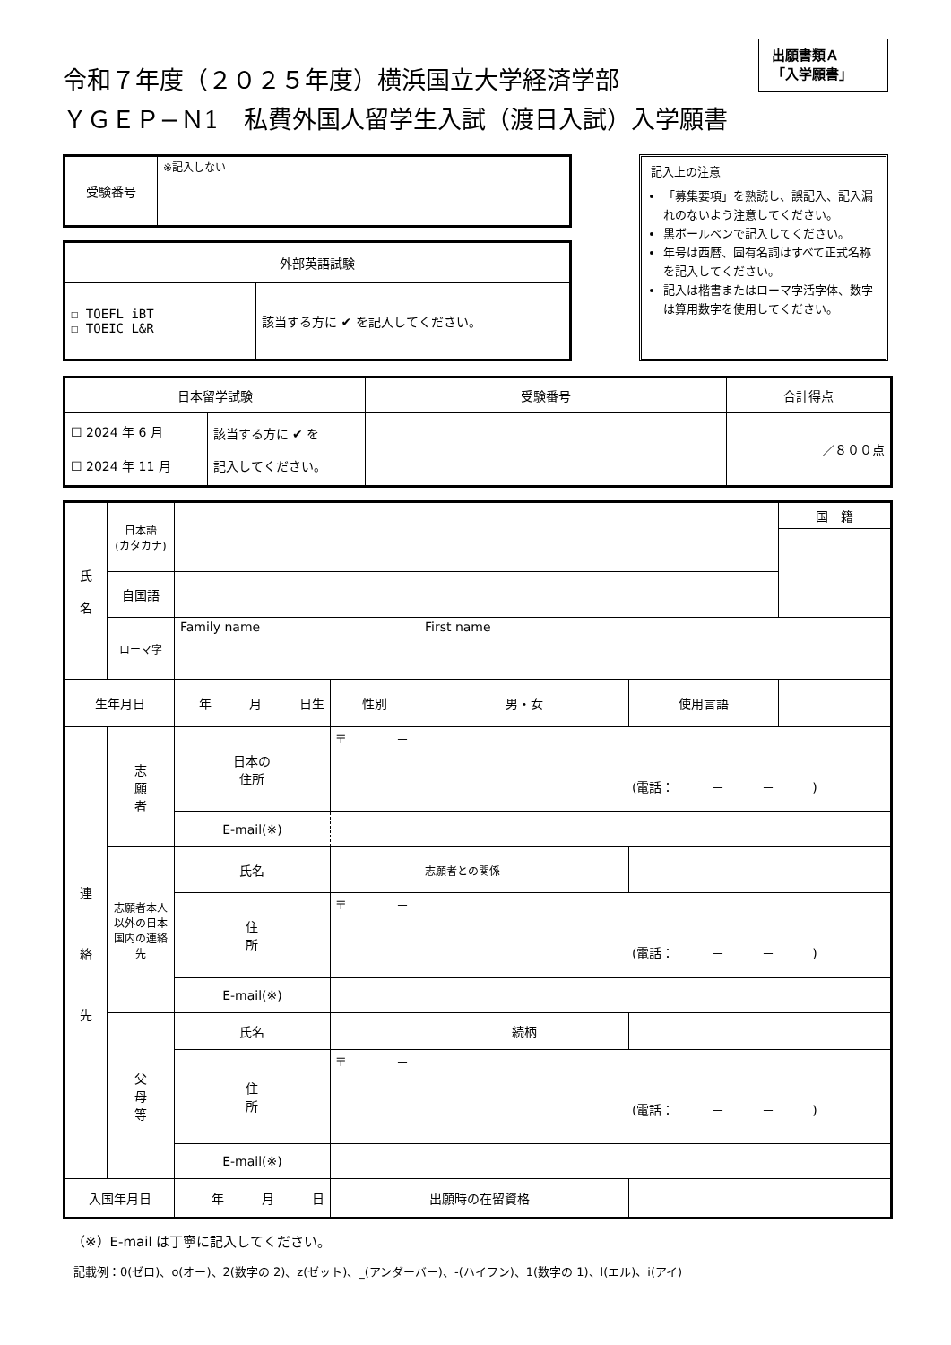令和７年度（２０２５年度）横浜国立大学経済学部
ＹＧＥＰ−Ｎ1　私費外国人留学生入試（渡日入試）入学願書
出願書類Ａ
「入学願書」
| 受験番号 | ※記入しない |
| 外部英語試験 | |
| ☐ TOEFL iBT ☐ TOEIC L&R | 該当する方に ✔ を記入してください。 |
記入上の注意
「募集要項」を熟読し、誤記入、記入漏れのないよう注意してください。
黒ボールペンで記入してください。
年号は西暦、固有名詞はすべて正式名称を記入してください。
記入は楷書またはローマ字活字体、数字は算用数字を使用してください。
| 日本留学試験 | | 受験番号 | 合計得点 |
| --- | --- | --- | --- |
| ☐ 2024 年 6 月 ☐ 2024 年 11 月 | 該当する方に ✔ を 記入してください。 | | ／８００点 |
| 氏 名 | 日本語 (カタカナ) | | | | | | 国 籍 |
| | 自国語 | | | | | | |
| | ローマ字 | Family name | | | First name | | |
| 生年月日 | | 年 月 日生 | | 性別 | 男・女 | 使用言語 | |
| 連 絡 先 | 志 願 者 | 日本の 住所 | 〒 － (電話： － － ) | | | | |
| | | E-mail(※) | | | | | |
| | 志願者本人以外の日本国内の連絡先 | 氏名 | | | 志願者との関係 | | |
| | | 住 所 | 〒 － (電話： － － ) | | | | |
| | | E-mail(※) | | | | | |
| | 父 母 等 | 氏名 | | | 続柄 | | |
| | | 住 所 | 〒 － (電話： － － ) | | | | |
| | | E-mail(※) | | | | | |
| 入国年月日 | | 年 月 日 | | 出願時の在留資格 | | | |
（※）E-mail は丁寧に記入してください。
記載例：0(ゼロ)、o(オー)、2(数字の 2)、z(ゼット)、_(アンダーバー)、-(ハイフン)、1(数字の 1)、l(エル)、i(アイ)